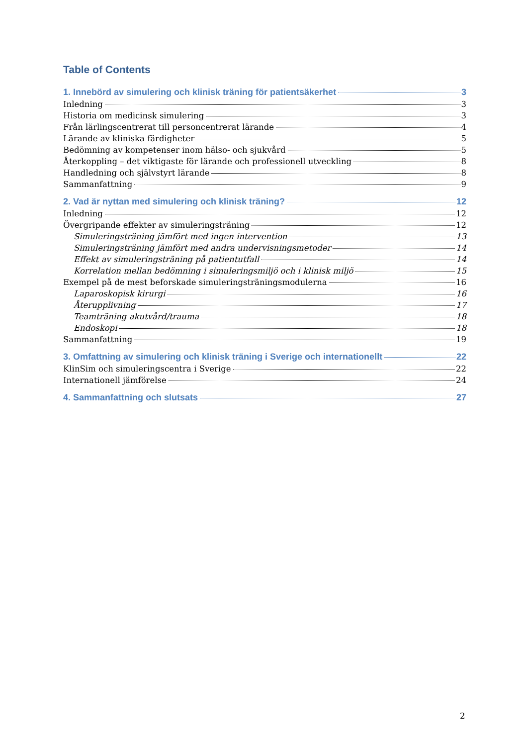Table of Contents
1. Innebörd av simulering och klinisk träning för patientsäkerhet 3
Inledning 3
Historia om medicinsk simulering 3
Från lärlingscentrerat till personcentrerat lärande 4
Lärande av kliniska färdigheter 5
Bedömning av kompetenser inom hälso- och sjukvård 5
Återkoppling – det viktigaste för lärande och professionell utveckling 8
Handledning och självstyrt lärande 8
Sammanfattning 9
2. Vad är nyttan med simulering och klinisk träning? 12
Inledning 12
Övergripande effekter av simuleringsträning 12
Simuleringsträning jämfört med ingen intervention 13
Simuleringsträning jämfört med andra undervisningsmetoder 14
Effekt av simuleringsträning på patientutfall 14
Korrelation mellan bedömning i simuleringsmiljö och i klinisk miljö 15
Exempel på de mest beforskade simuleringsträningsmodulerna 16
Laparoskopisk kirurgi 16
Återupplivning 17
Teamträning akutvård/trauma 18
Endoskopi 18
Sammanfattning 19
3. Omfattning av simulering och klinisk träning i Sverige och internationellt 22
KlinSim och simuleringscentra i Sverige 22
Internationell jämförelse 24
4. Sammanfattning och slutsats 27
2